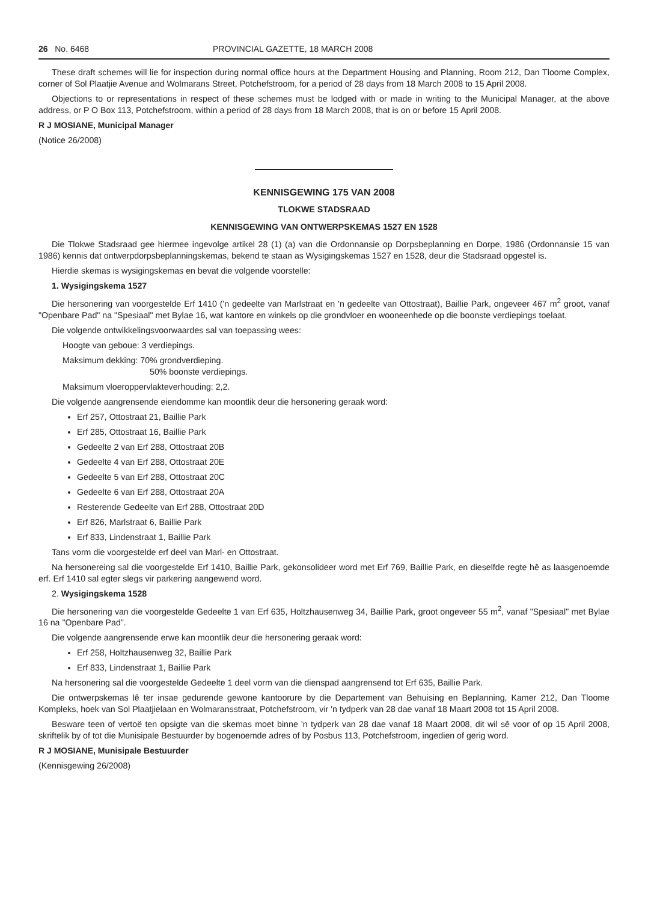26 No. 6468 PROVINCIAL GAZETTE, 18 MARCH 2008
These draft schemes will lie for inspection during normal office hours at the Department Housing and Planning, Room 212, Dan Tloome Complex, corner of Sol Plaatjie Avenue and Wolmarans Street, Potchefstroom, for a period of 28 days from 18 March 2008 to 15 April 2008.
Objections to or representations in respect of these schemes must be lodged with or made in writing to the Municipal Manager, at the above address, or P O Box 113, Potchefstroom, within a period of 28 days from 18 March 2008, that is on or before 15 April 2008.
R J MOSIANE, Municipal Manager
(Notice 26/2008)
KENNISGEWING 175 VAN 2008
TLOKWE STADSRAAD
KENNISGEWING VAN ONTWERPSKEMAS 1527 EN 1528
Die Tlokwe Stadsraad gee hiermee ingevolge artikel 28 (1) (a) van die Ordonnansie op Dorpsbeplanning en Dorpe, 1986 (Ordonnansie 15 van 1986) kennis dat ontwerpdorpsbeplanningskemas, bekend te staan as Wysigingskemas 1527 en 1528, deur die Stadsraad opgestel is.
Hierdie skemas is wysigingskemas en bevat die volgende voorstelle:
1. Wysigingskema 1527
Die hersonering van voorgestelde Erf 1410 ('n gedeelte van Marlstraat en 'n gedeelte van Ottostraat), Baillie Park, ongeveer 467 m<sup>2</sup> groot, vanaf "Openbare Pad" na "Spesiaal" met Bylae 16, wat kantore en winkels op die grondvloer en wooneenhede op die boonste verdiepings toelaat.
Die volgende ontwikkelingsvoorwaardes sal van toepassing wees:
Hoogte van geboue: 3 verdiepings.
Maksimum dekking: 70% grondverdieping.
50% boonste verdiepings.
Maksimum vloeroppervlakteverhouding: 2,2.
Die volgende aangrensende eiendomme kan moontlik deur die hersonering geraak word:
Erf 257, Ottostraat 21, Baillie Park
Erf 285, Ottostraat 16, Baillie Park
Gedeelte 2 van Erf 288, Ottostraat 20B
Gedeelte 4 van Erf 288, Ottostraat 20E
Gedeelte 5 van Erf 288, Ottostraat 20C
Gedeelte 6 van Erf 288, Ottostraat 20A
Resterende Gedeelte van Erf 288, Ottostraat 20D
Erf 826, Marlstraat 6, Baillie Park
Erf 833, Lindenstraat 1, Baillie Park
Tans vorm die voorgestelde erf deel van Marl- en Ottostraat.
Na hersonereing sal die voorgestelde Erf 1410, Baillie Park, gekonsolideer word met Erf 769, Baillie Park, en dieselfde regte hê as laasgenoemde erf. Erf 1410 sal egter slegs vir parkering aangewend word.
2. Wysigingskema 1528
Die hersonering van die voorgestelde Gedeelte 1 van Erf 635, Holtzhausenweg 34, Baillie Park, groot ongeveer 55 m<sup>2</sup>, vanaf "Spesiaal" met Bylae 16 na "Openbare Pad".
Die volgende aangrensende erwe kan moontlik deur die hersonering geraak word:
Erf 258, Holtzhausenweg 32, Baillie Park
Erf 833, Lindenstraat 1, Baillie Park
Na hersonering sal die voorgestelde Gedeelte 1 deel vorm van die dienspad aangrensend tot Erf 635, Baillie Park.
Die ontwerpskemas lê ter insae gedurende gewone kantoorure by die Departement van Behuising en Beplanning, Kamer 212, Dan Tloome Kompleks, hoek van Sol Plaatjielaan en Wolmaransstraat, Potchefstroom, vir 'n tydperk van 28 dae vanaf 18 Maart 2008 tot 15 April 2008.
Besware teen of vertoë ten opsigte van die skemas moet binne 'n tydperk van 28 dae vanaf 18 Maart 2008, dit wil sê voor of op 15 April 2008, skriftelik by of tot die Munisipale Bestuurder by bogenoemde adres of by Posbus 113, Potchefstroom, ingedien of gerig word.
R J MOSIANE, Munisipale Bestuurder
(Kennisgewing 26/2008)